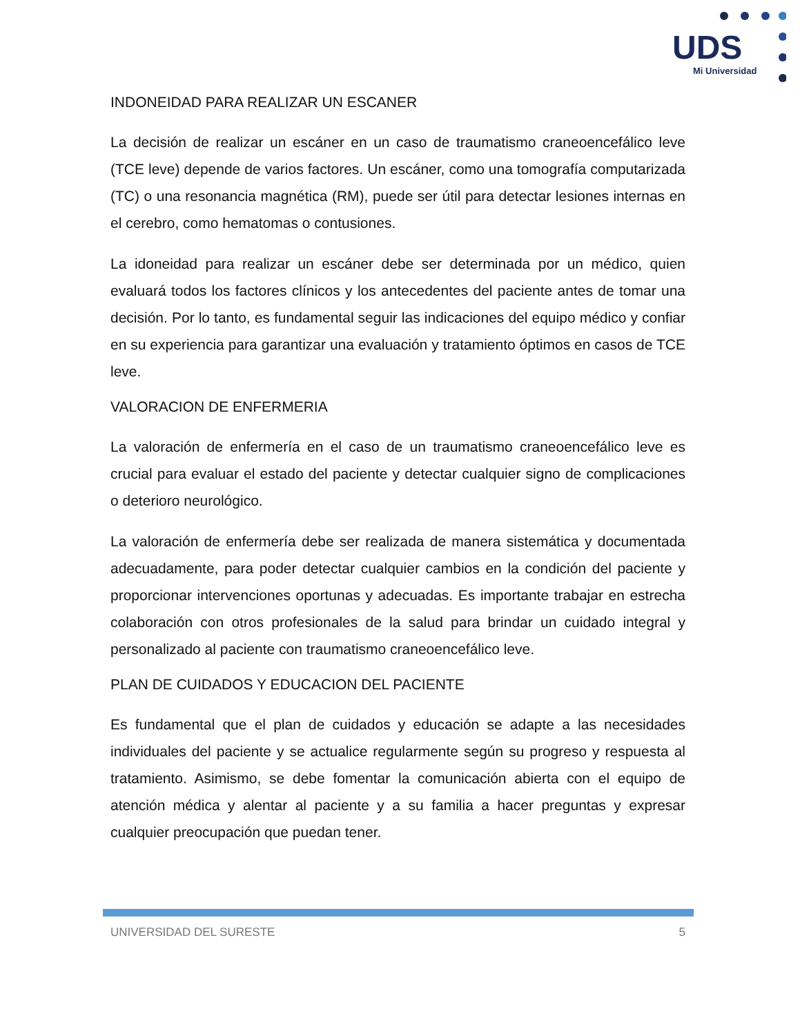UDS
Mi Universidad
INDONEIDAD PARA REALIZAR UN ESCANER
La decisión de realizar un escáner en un caso de traumatismo craneoencefálico leve (TCE leve) depende de varios factores. Un escáner, como una tomografía computarizada (TC) o una resonancia magnética (RM), puede ser útil para detectar lesiones internas en el cerebro, como hematomas o contusiones.
La idoneidad para realizar un escáner debe ser determinada por un médico, quien evaluará todos los factores clínicos y los antecedentes del paciente antes de tomar una decisión. Por lo tanto, es fundamental seguir las indicaciones del equipo médico y confiar en su experiencia para garantizar una evaluación y tratamiento óptimos en casos de TCE leve.
VALORACION DE ENFERMERIA
La valoración de enfermería en el caso de un traumatismo craneoencefálico leve es crucial para evaluar el estado del paciente y detectar cualquier signo de complicaciones o deterioro neurológico.
La valoración de enfermería debe ser realizada de manera sistemática y documentada adecuadamente, para poder detectar cualquier cambios en la condición del paciente y proporcionar intervenciones oportunas y adecuadas. Es importante trabajar en estrecha colaboración con otros profesionales de la salud para brindar un cuidado integral y personalizado al paciente con traumatismo craneoencefálico leve.
PLAN DE CUIDADOS Y EDUCACION DEL PACIENTE
Es fundamental que el plan de cuidados y educación se adapte a las necesidades individuales del paciente y se actualice regularmente según su progreso y respuesta al tratamiento. Asimismo, se debe fomentar la comunicación abierta con el equipo de atención médica y alentar al paciente y a su familia a hacer preguntas y expresar cualquier preocupación que puedan tener.
UNIVERSIDAD DEL SURESTE 5